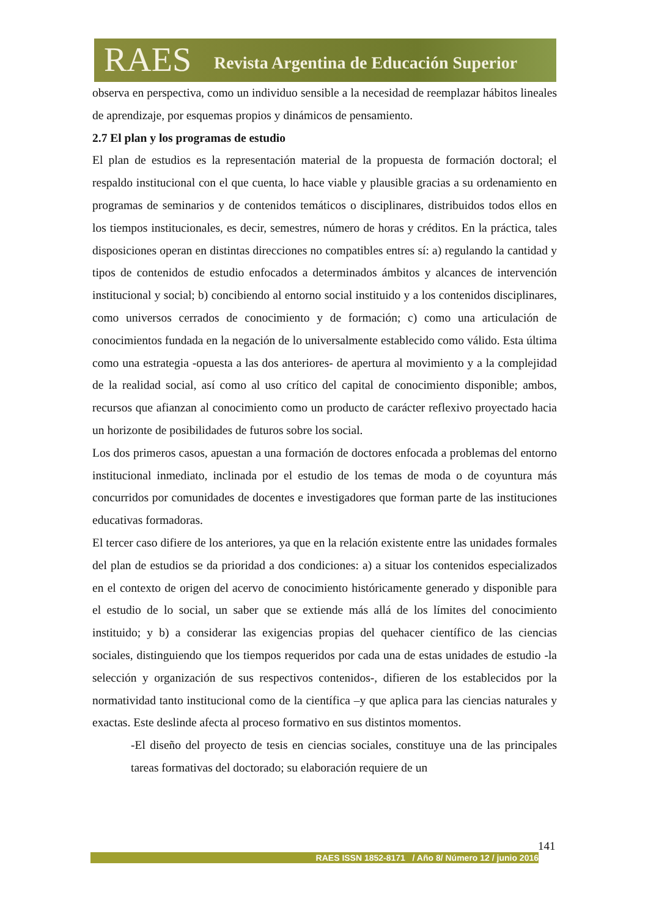RAES Revista Argentina de Educación Superior
observa en perspectiva, como un individuo sensible a la necesidad de reemplazar hábitos lineales de aprendizaje, por esquemas propios y dinámicos de pensamiento.
2.7 El plan y los programas de estudio
El plan de estudios es la representación material de la propuesta de formación doctoral; el respaldo institucional con el que cuenta, lo hace viable y plausible gracias a su ordenamiento en programas de seminarios y de contenidos temáticos o disciplinares, distribuidos todos ellos en los tiempos institucionales, es decir, semestres, número de horas y créditos. En la práctica, tales disposiciones operan en distintas direcciones no compatibles entres sí: a) regulando la cantidad y tipos de contenidos de estudio enfocados a determinados ámbitos y alcances de intervención institucional y social; b) concibiendo al entorno social instituido y a los contenidos disciplinares, como universos cerrados de conocimiento y de formación; c) como una articulación de conocimientos fundada en la negación de lo universalmente establecido como válido. Esta última como una estrategia -opuesta a las dos anteriores- de apertura al movimiento y a la complejidad de la realidad social, así como al uso crítico del capital de conocimiento disponible; ambos, recursos que afianzan al conocimiento como un producto de carácter reflexivo proyectado hacia un horizonte de posibilidades de futuros sobre los social.
Los dos primeros casos, apuestan a una formación de doctores enfocada a problemas del entorno institucional inmediato, inclinada por el estudio de los temas de moda o de coyuntura más concurridos por comunidades de docentes e investigadores que forman parte de las instituciones educativas formadoras.
El tercer caso difiere de los anteriores, ya que en la relación existente entre las unidades formales del plan de estudios se da prioridad a dos condiciones: a) a situar los contenidos especializados en el contexto de origen del acervo de conocimiento históricamente generado y disponible para el estudio de lo social, un saber que se extiende más allá de los límites del conocimiento instituido; y b) a considerar las exigencias propias del quehacer científico de las ciencias sociales, distinguiendo que los tiempos requeridos por cada una de estas unidades de estudio -la selección y organización de sus respectivos contenidos-, difieren de los establecidos por la normatividad tanto institucional como de la científica –y que aplica para las ciencias naturales y exactas. Este deslinde afecta al proceso formativo en sus distintos momentos.
-El diseño del proyecto de tesis en ciencias sociales, constituye una de las principales tareas formativas del doctorado; su elaboración requiere de un
141
RAES ISSN 1852-8171 / Año 8/ Número 12 / junio 2016